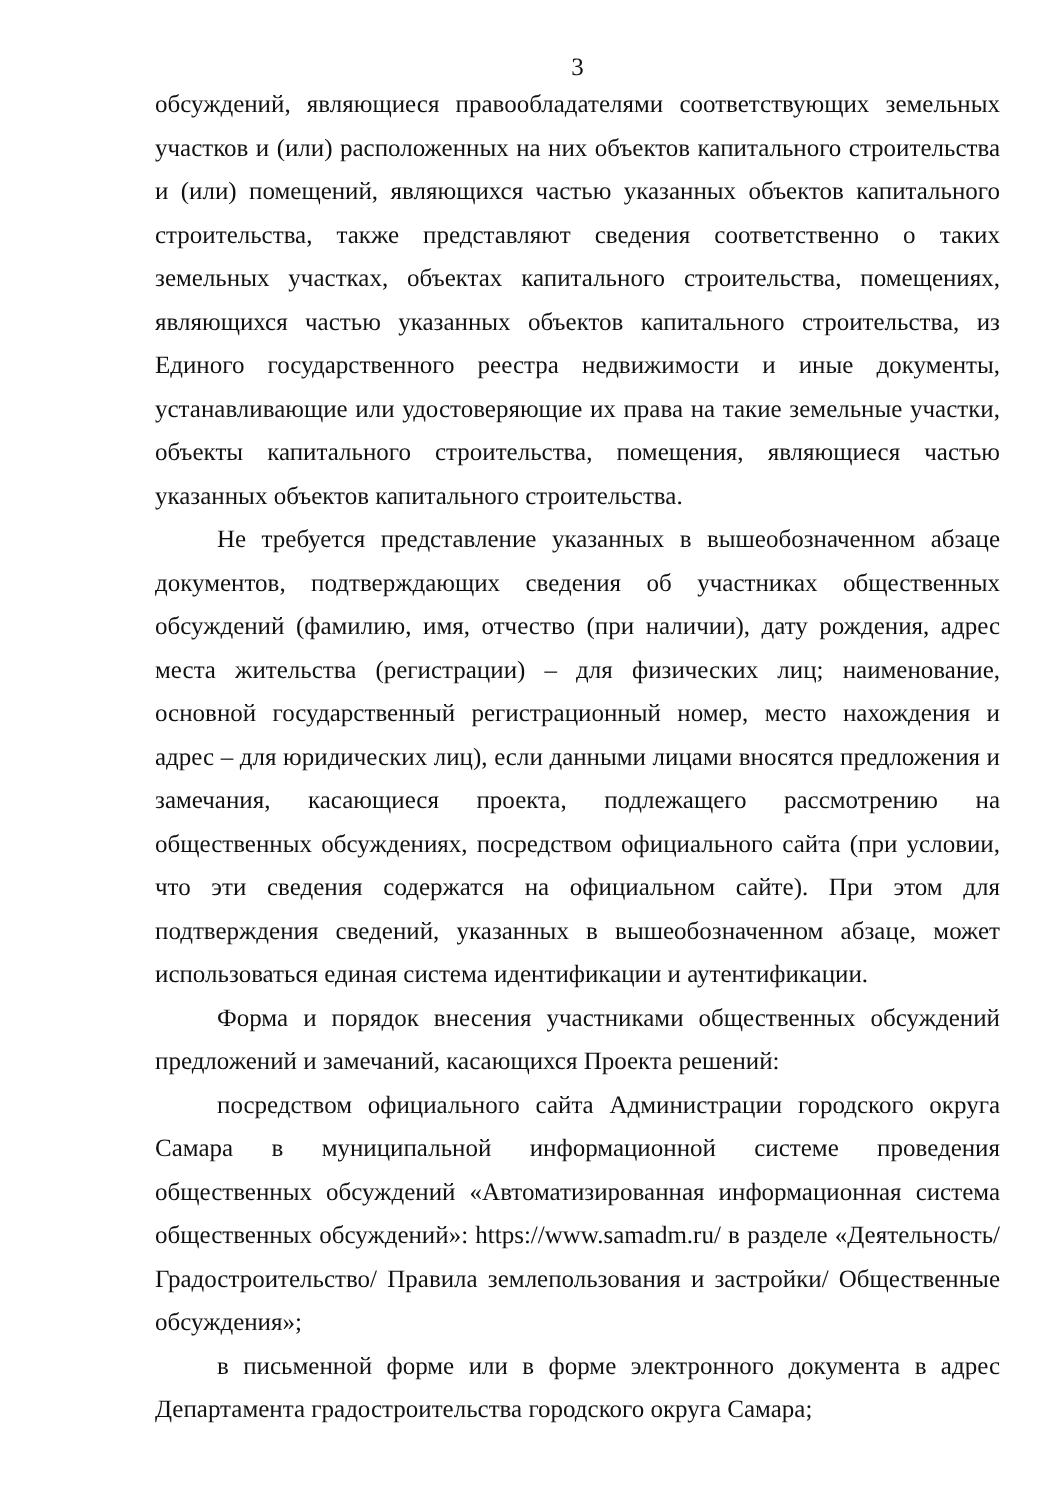3
обсуждений, являющиеся правообладателями соответствующих земельных участков и (или) расположенных на них объектов капитального строительства и (или) помещений, являющихся частью указанных объектов капитального строительства, также представляют сведения соответственно о таких земельных участках, объектах капитального строительства, помещениях, являющихся частью указанных объектов капитального строительства, из Единого государственного реестра недвижимости и иные документы, устанавливающие или удостоверяющие их права на такие земельные участки, объекты капитального строительства, помещения, являющиеся частью указанных объектов капитального строительства.
Не требуется представление указанных в вышеобозначенном абзаце документов, подтверждающих сведения об участниках общественных обсуждений (фамилию, имя, отчество (при наличии), дату рождения, адрес места жительства (регистрации) – для физических лиц; наименование, основной государственный регистрационный номер, место нахождения и адрес – для юридических лиц), если данными лицами вносятся предложения и замечания, касающиеся проекта, подлежащего рассмотрению на общественных обсуждениях, посредством официального сайта (при условии, что эти сведения содержатся на официальном сайте). При этом для подтверждения сведений, указанных в вышеобозначенном абзаце, может использоваться единая система идентификации и аутентификации.
Форма и порядок внесения участниками общественных обсуждений предложений и замечаний, касающихся Проекта решений:
посредством официального сайта Администрации городского округа Самара в муниципальной информационной системе проведения общественных обсуждений «Автоматизированная информационная система общественных обсуждений»: https://www.samadm.ru/ в разделе «Деятельность/ Градостроительство/ Правила землепользования и застройки/ Общественные обсуждения»;
в письменной форме или в форме электронного документа в адрес Департамента градостроительства городского округа Самара;